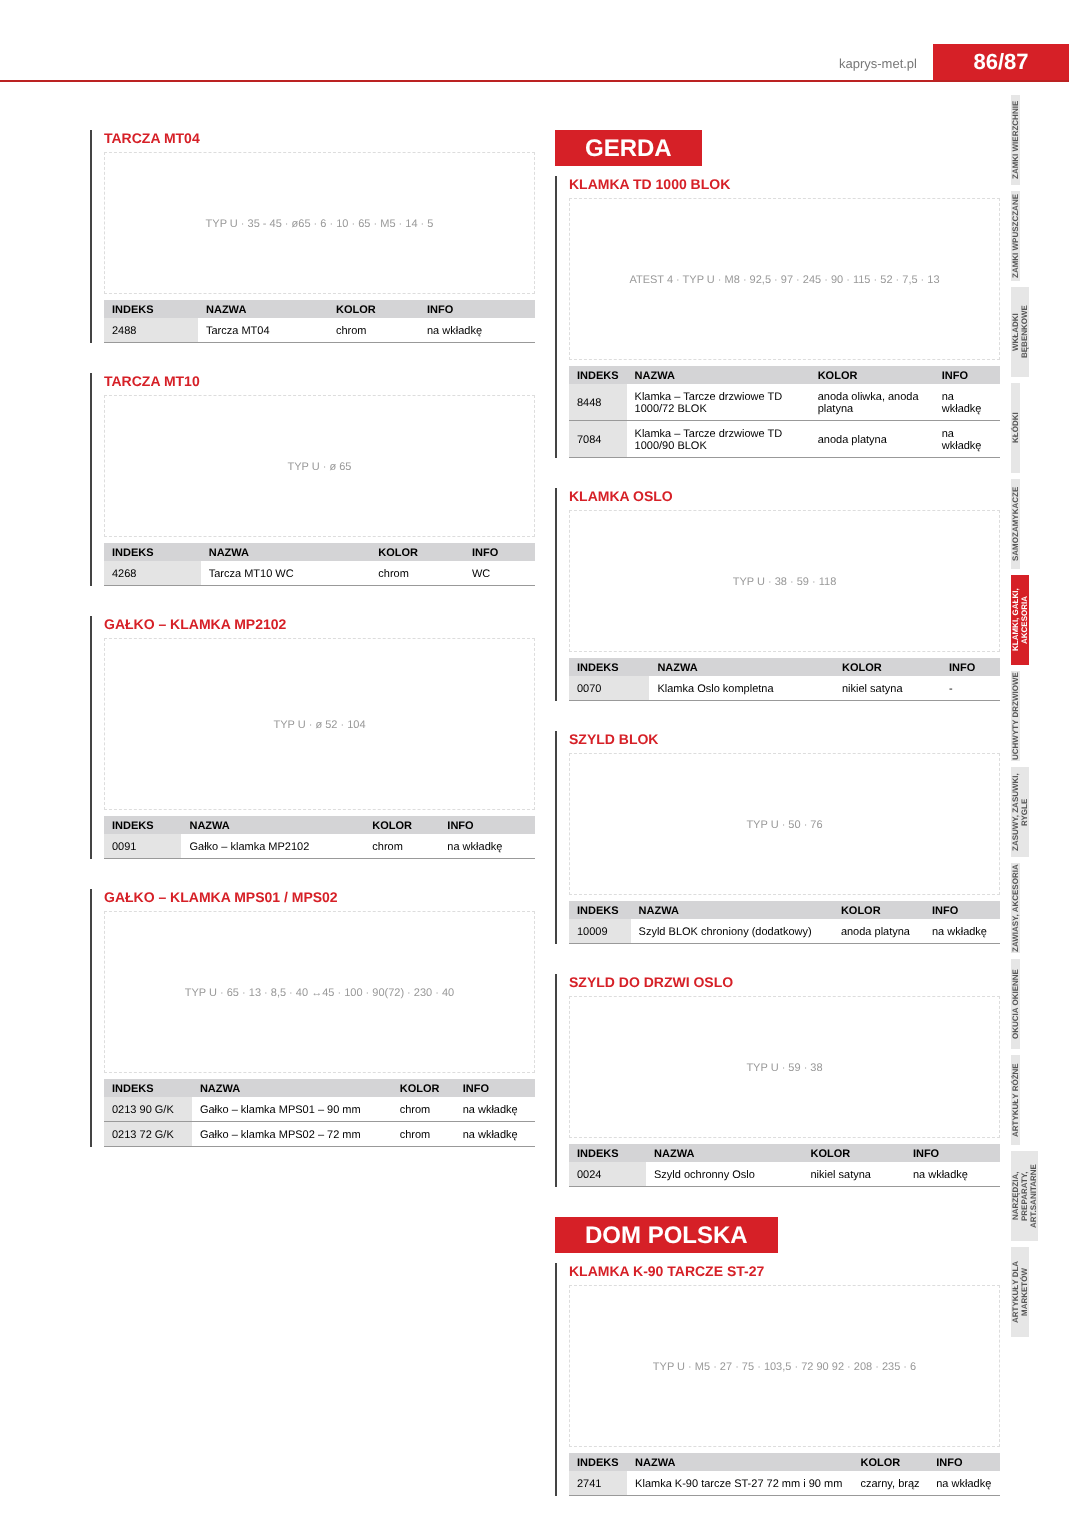kaprys-met.pl 86/87
ZAMKI WIERZCHNIE
ZAMKI WPUSZCZANE
WKŁADKI BĘBENKOWE
KŁÓDKI
SAMOZAMYKACZE
KLAMKI, GAŁKI, AKCESORIA
UCHWYTY DRZWIOWE
ZASUWY, ZASUWKI, RYGLE
ZAWIASY, AKCESORIA
OKUCIA OKIENNE
ARTYKUŁY RÓŻNE
NARZĘDZIA, PREPARATY, ART.SANITARNE
ARTYKUŁY DLA MARKETÓW
TARCZA MT04
TYP U · 35 - 45 · ø65 · 6 · 10 · 65 · M5 · 14 · 5
| INDEKS | NAZWA | KOLOR | INFO |
| --- | --- | --- | --- |
| 2488 | Tarcza MT04 | chrom | na wkładkę |
TARCZA MT10
TYP U · ø 65
| INDEKS | NAZWA | KOLOR | INFO |
| --- | --- | --- | --- |
| 4268 | Tarcza MT10 WC | chrom | WC |
GAŁKO – KLAMKA MP2102
TYP U · ø 52 · 104
| INDEKS | NAZWA | KOLOR | INFO |
| --- | --- | --- | --- |
| 0091 | Gałko – klamka MP2102 | chrom | na wkładkę |
GAŁKO – KLAMKA MPS01 / MPS02
TYP U · 65 · 13 · 8,5 · 40 ↔45 · 100 · 90(72) · 230 · 40
| INDEKS | NAZWA | KOLOR | INFO |
| --- | --- | --- | --- |
| 0213 90 G/K | Gałko – klamka MPS01 – 90 mm | chrom | na wkładkę |
| 0213 72 G/K | Gałko – klamka MPS02 – 72 mm | chrom | na wkładkę |
GERDA
KLAMKA TD 1000 BLOK
ATEST 4 · TYP U · M8 · 92,5 · 97 · 245 · 90 · 115 · 52 · 7,5 · 13
| INDEKS | NAZWA | KOLOR | INFO |
| --- | --- | --- | --- |
| 8448 | Klamka – Tarcze drzwiowe TD 1000/72 BLOK | anoda oliwka, anoda platyna | na wkładkę |
| 7084 | Klamka – Tarcze drzwiowe TD 1000/90 BLOK | anoda platyna | na wkładkę |
KLAMKA OSLO
TYP U · 38 · 59 · 118
| INDEKS | NAZWA | KOLOR | INFO |
| --- | --- | --- | --- |
| 0070 | Klamka Oslo kompletna | nikiel satyna | - |
SZYLD BLOK
TYP U · 50 · 76
| INDEKS | NAZWA | KOLOR | INFO |
| --- | --- | --- | --- |
| 10009 | Szyld BLOK chroniony (dodatkowy) | anoda platyna | na wkładkę |
SZYLD DO DRZWI OSLO
TYP U · 59 · 38
| INDEKS | NAZWA | KOLOR | INFO |
| --- | --- | --- | --- |
| 0024 | Szyld ochronny Oslo | nikiel satyna | na wkładkę |
DOM POLSKA
KLAMKA K-90 TARCZE ST-27
TYP U · M5 · 27 · 75 · 103,5 · 72 90 92 · 208 · 235 · 6
| INDEKS | NAZWA | KOLOR | INFO |
| --- | --- | --- | --- |
| 2741 | Klamka K-90 tarcze ST-27 72 mm i 90 mm | czarny, brąz | na wkładkę |